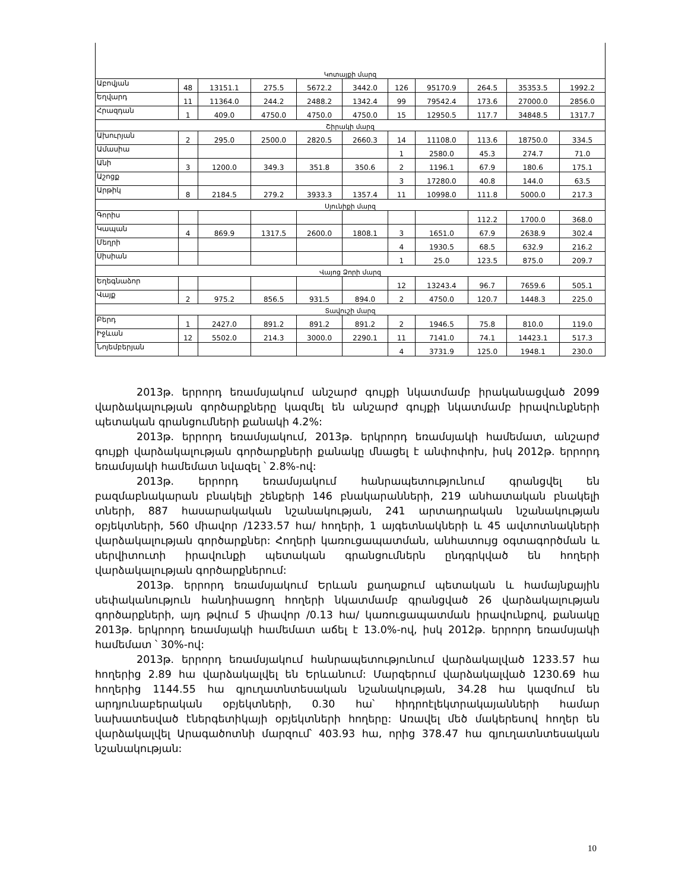| Կոտայքի մարզ | | | | | | | | | | |
| Աբովյան | 48 | 13151.1 | 275.5 | 5672.2 | 3442.0 | 126 | 95170.9 | 264.5 | 35353.5 | 1992.2 |
| Եղվարդ | 11 | 11364.0 | 244.2 | 2488.2 | 1342.4 | 99 | 79542.4 | 173.6 | 27000.0 | 2856.0 |
| Հրազդան | 1 | 409.0 | 4750.0 | 4750.0 | 4750.0 | 15 | 12950.5 | 117.7 | 34848.5 | 1317.7 |
| Շիրակի մարզ | | | | | | | | | | |
| Ախուրյան | 2 | 295.0 | 2500.0 | 2820.5 | 2660.3 | 14 | 11108.0 | 113.6 | 18750.0 | 334.5 |
| Ամասիա | | | | | | 1 | 2580.0 | 45.3 | 274.7 | 71.0 |
| Անի | 3 | 1200.0 | 349.3 | 351.8 | 350.6 | 2 | 1196.1 | 67.9 | 180.6 | 175.1 |
| Աշոցք | | | | | | 3 | 17280.0 | 40.8 | 144.0 | 63.5 |
| Արթիկ | 8 | 2184.5 | 279.2 | 3933.3 | 1357.4 | 11 | 10998.0 | 111.8 | 5000.0 | 217.3 |
| Սյունիքի մարզ | | | | | | | | | | |
| Գորիս | | | | | | | | 112.2 | 1700.0 | 368.0 |
| Կապան | 4 | 869.9 | 1317.5 | 2600.0 | 1808.1 | 3 | 1651.0 | 67.9 | 2638.9 | 302.4 |
| Մեղրի | | | | | | 4 | 1930.5 | 68.5 | 632.9 | 216.2 |
| Սիսիան | | | | | | 1 | 25.0 | 123.5 | 875.0 | 209.7 |
| Վայոց Ձորի մարզ | | | | | | | | | | |
| Եղեգնաձոր | | | | | | 12 | 13243.4 | 96.7 | 7659.6 | 505.1 |
| Վայք | 2 | 975.2 | 856.5 | 931.5 | 894.0 | 2 | 4750.0 | 120.7 | 1448.3 | 225.0 |
| Տավուշի մարզ | | | | | | | | | | |
| Բերդ | 1 | 2427.0 | 891.2 | 891.2 | 891.2 | 2 | 1946.5 | 75.8 | 810.0 | 119.0 |
| Իջևան | 12 | 5502.0 | 214.3 | 3000.0 | 2290.1 | 11 | 7141.0 | 74.1 | 14423.1 | 517.3 |
| Նոյեմբերյան | | | | | | 4 | 3731.9 | 125.0 | 1948.1 | 230.0 |
2013թ. երրորդ եռամսյակում անշարժ գույքի նկատմամբ իրականացված 2099 վարձակալության գործարքները կազմել են անշարժ գույքի նկատմամբ իրավունքների պետական գրանցումների քանակի 4.2%:
2013թ. երրորդ եռամսյակում, 2013թ. երկրորդ եռամսյակի համեմատ, անշարժ գույքի վարձակալության գործարքների քանակը մնացել է անփոփոխ, իսկ 2012թ. երրորդ եռամսյակի համեմատ նվազել ՝ 2.8%-ով:
2013թ. երրորդ եռամսյակում հանրապետությունում գրանցվել են բազմաբնակարան բնակելի շենքերի 146 բնակարանների, 219 անհատական բնակելի տների, 887 հասարակական նշանակության, 241 արտադրական նշանակության օբյեկտների, 560 միավոր /1233.57 հա/ հողերի, 1 այգետնակների և 45 ավտոտնակների վարձակալության գործարքներ: Հողերի կառուցապատման, անհատույց օգտագործման և սերվիտուտի իրավունքի պետական գրանցումներն ընդգրկված են հողերի վարձակալության գործարքներում:
2013թ. երրորդ եռամսյակում Երևան քաղաքում պետական և համայնքային սեփականություն հանդիսացող հողերի նկատմամբ գրանցված 26 վարձակալության գործարքների, այդ թվում 5 միավոր /0.13 հա/ կառուցապատման իրավունքով, քանակը 2013թ. երկրորդ եռամսյակի համեմատ աճել է 13.0%-ով, իսկ 2012թ. երրորդ եռամսյակի համեմատ ՝ 30%-ով:
2013թ. երրորդ եռամսյակում հանրապետությունում վարձակալված 1233.57 հա հողերից 2.89 հա վարձակալվել են Երևանում: Մարզերում վարձակալված 1230.69 հա հողերից 1144.55 հա գյուղատնտեսական նշանակության, 34.28 հա կազմում են արդյունաբերական օբյեկտների, 0.30 հա՝ հիդրոէլեկտրակայանների համար նախատեսված էներգետիկայի օբյեկտների հողերը: Առավել մեծ մակերեսով հողեր են վարձակալվել Արագածոտնի մարզում՝ 403.93 հա, որից 378.47 հա գյուղատնտեսական նշանակության:
10